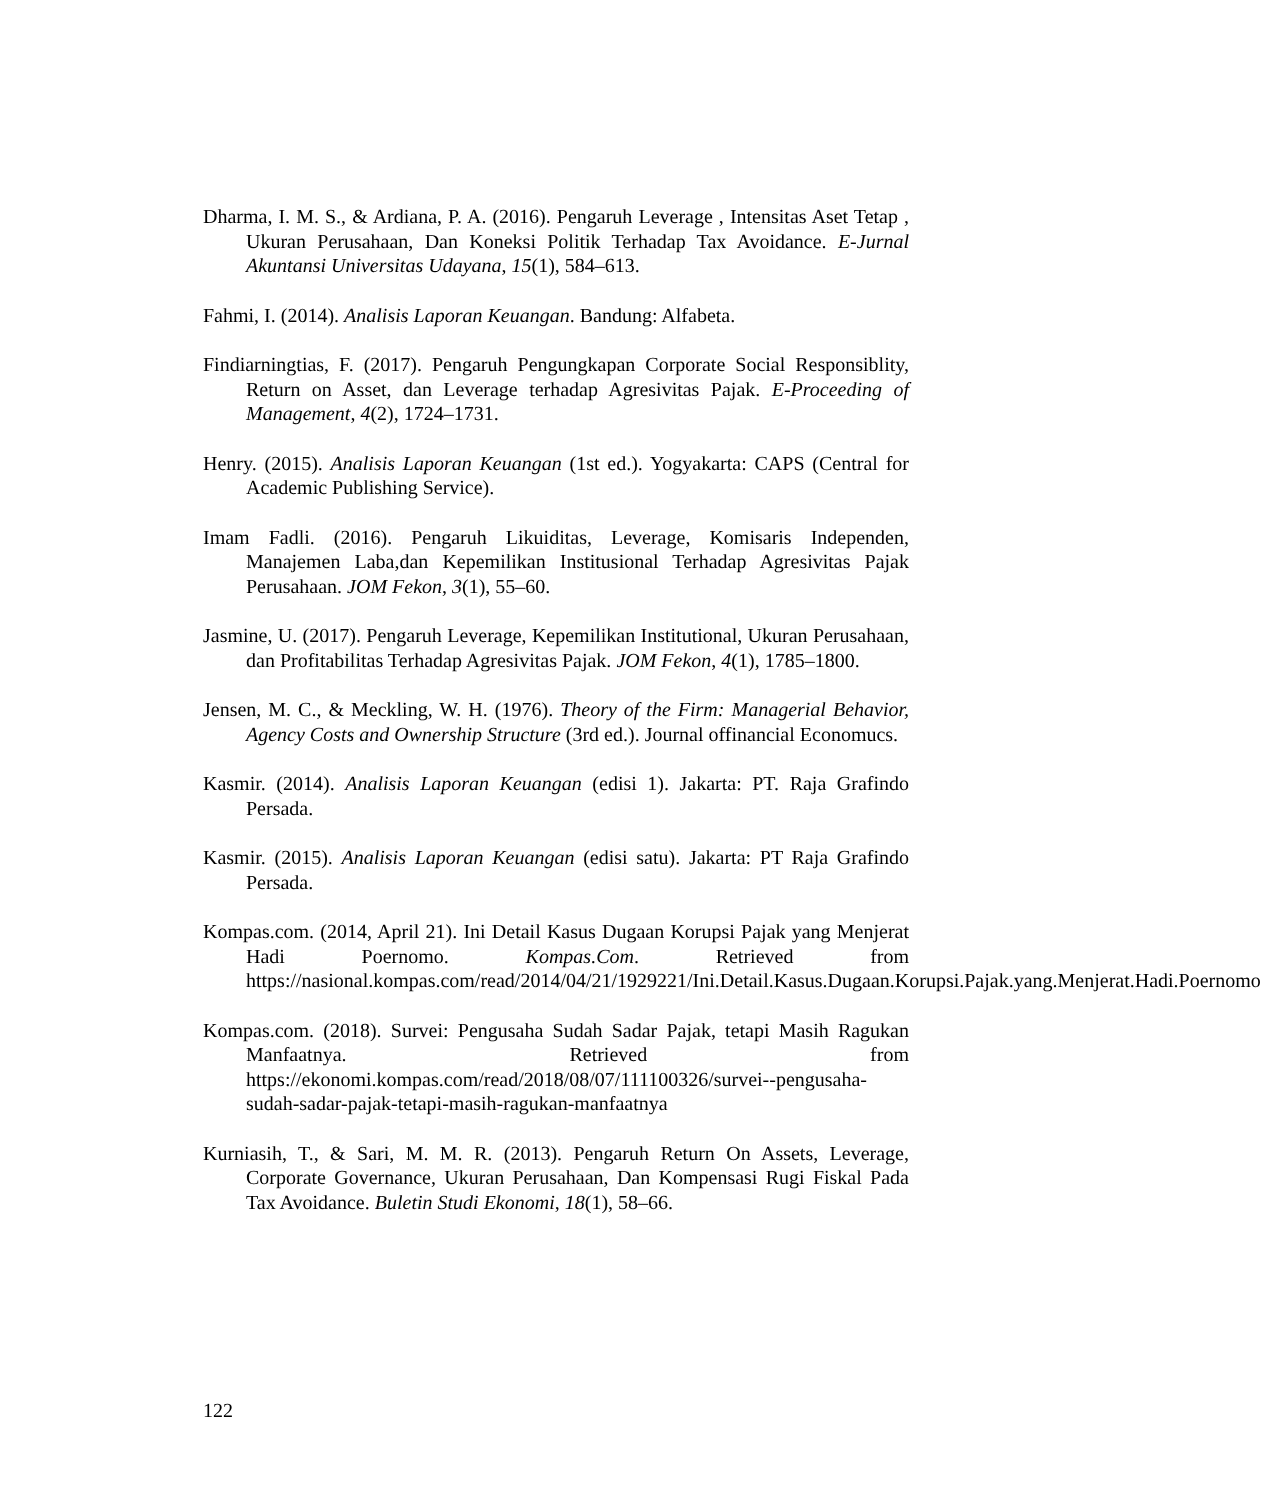Dharma, I. M. S., & Ardiana, P. A. (2016). Pengaruh Leverage , Intensitas Aset Tetap , Ukuran Perusahaan, Dan Koneksi Politik Terhadap Tax Avoidance. E-Jurnal Akuntansi Universitas Udayana, 15(1), 584–613.
Fahmi, I. (2014). Analisis Laporan Keuangan. Bandung: Alfabeta.
Findiarningtias, F. (2017). Pengaruh Pengungkapan Corporate Social Responsiblity, Return on Asset, dan Leverage terhadap Agresivitas Pajak. E-Proceeding of Management, 4(2), 1724–1731.
Henry. (2015). Analisis Laporan Keuangan (1st ed.). Yogyakarta: CAPS (Central for Academic Publishing Service).
Imam Fadli. (2016). Pengaruh Likuiditas, Leverage, Komisaris Independen, Manajemen Laba,dan Kepemilikan Institusional Terhadap Agresivitas Pajak Perusahaan. JOM Fekon, 3(1), 55–60.
Jasmine, U. (2017). Pengaruh Leverage, Kepemilikan Institutional, Ukuran Perusahaan, dan Profitabilitas Terhadap Agresivitas Pajak. JOM Fekon, 4(1), 1785–1800.
Jensen, M. C., & Meckling, W. H. (1976). Theory of the Firm: Managerial Behavior, Agency Costs and Ownership Structure (3rd ed.). Journal offinancial Economucs.
Kasmir. (2014). Analisis Laporan Keuangan (edisi 1). Jakarta: PT. Raja Grafindo Persada.
Kasmir. (2015). Analisis Laporan Keuangan (edisi satu). Jakarta: PT Raja Grafindo Persada.
Kompas.com. (2014, April 21). Ini Detail Kasus Dugaan Korupsi Pajak yang Menjerat Hadi Poernomo. Kompas.Com. Retrieved from https://nasional.kompas.com/read/2014/04/21/1929221/Ini.Detail.Kasus.Dugaan.Korupsi.Pajak.yang.Menjerat.Hadi.Poernomo
Kompas.com. (2018). Survei: Pengusaha Sudah Sadar Pajak, tetapi Masih Ragukan Manfaatnya. Retrieved from https://ekonomi.kompas.com/read/2018/08/07/111100326/survei--pengusaha-sudah-sadar-pajak-tetapi-masih-ragukan-manfaatnya
Kurniasih, T., & Sari, M. M. R. (2013). Pengaruh Return On Assets, Leverage, Corporate Governance, Ukuran Perusahaan, Dan Kompensasi Rugi Fiskal Pada Tax Avoidance. Buletin Studi Ekonomi, 18(1), 58–66.
122